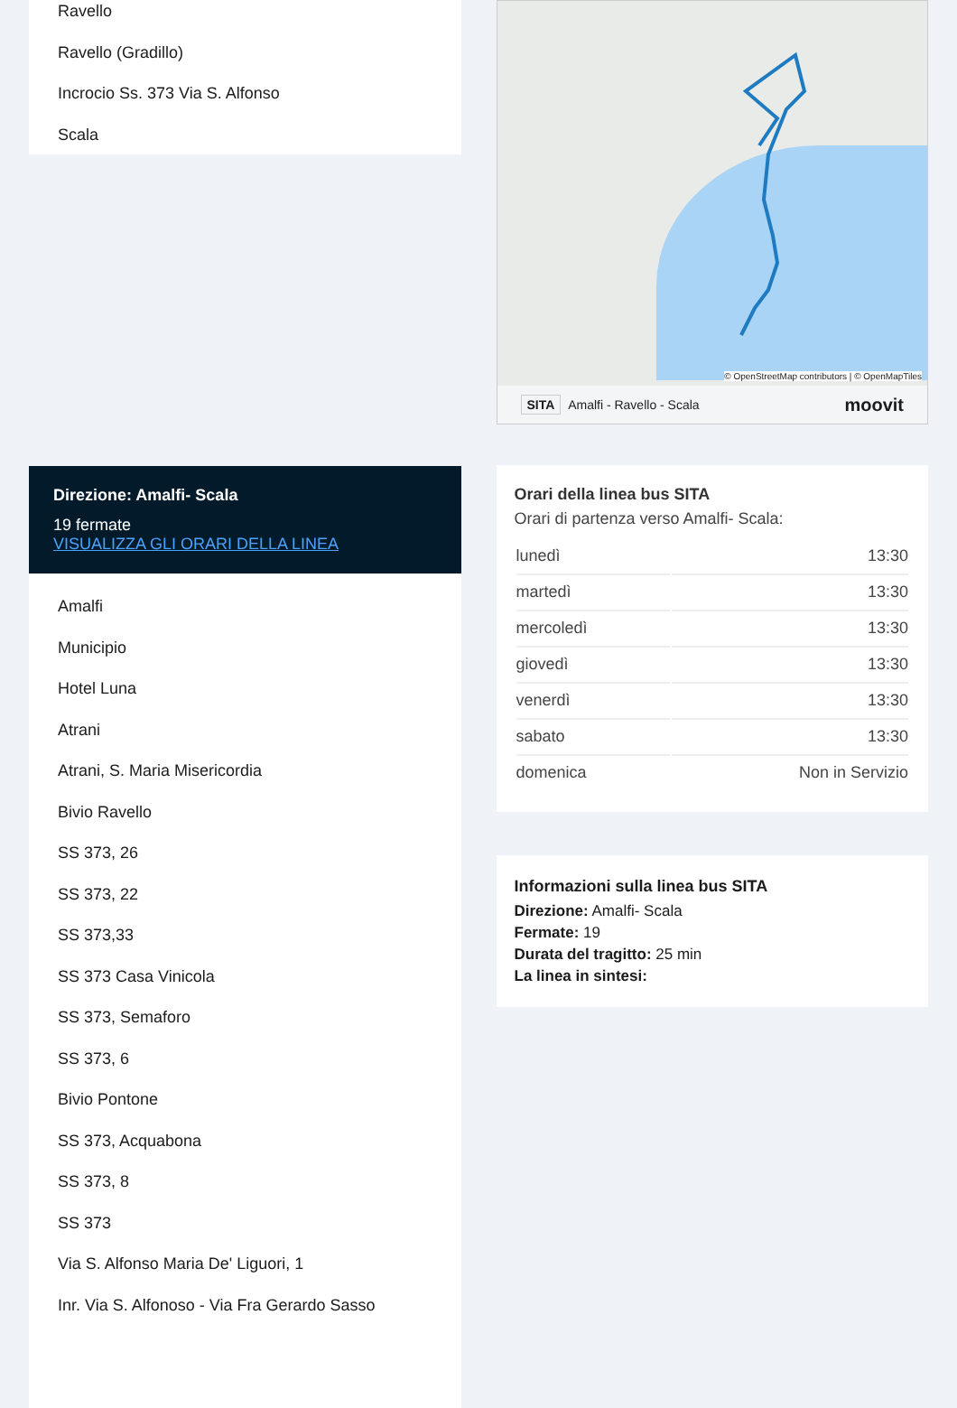Ravello
Ravello (Gradillo)
Incrocio Ss. 373 Via S. Alfonso
Scala
Direzione: Amalfi- Scala
19 fermate
VISUALIZZA GLI ORARI DELLA LINEA
Amalfi
Municipio
Hotel Luna
Atrani
Atrani, S. Maria Misericordia
Bivio Ravello
SS 373, 26
SS 373, 22
SS 373,33
SS 373 Casa Vinicola
SS 373, Semaforo
SS 373, 6
Bivio Pontone
SS 373, Acquabona
SS 373, 8
SS 373
Via S. Alfonso Maria De' Liguori, 1
Inr. Via S. Alfonoso - Via Fra Gerardo Sasso
© OpenStreetMap contributors | © OpenMapTiles
SITA Amalfi - Ravello - Scala moovit
Orari della linea bus SITA
Orari di partenza verso Amalfi- Scala:
| lunedì | 13:30 |
| martedì | 13:30 |
| mercoledì | 13:30 |
| giovedì | 13:30 |
| venerdì | 13:30 |
| sabato | 13:30 |
| domenica | Non in Servizio |
Informazioni sulla linea bus SITA
Direzione: Amalfi- Scala
Fermate: 19
Durata del tragitto: 25 min
La linea in sintesi: